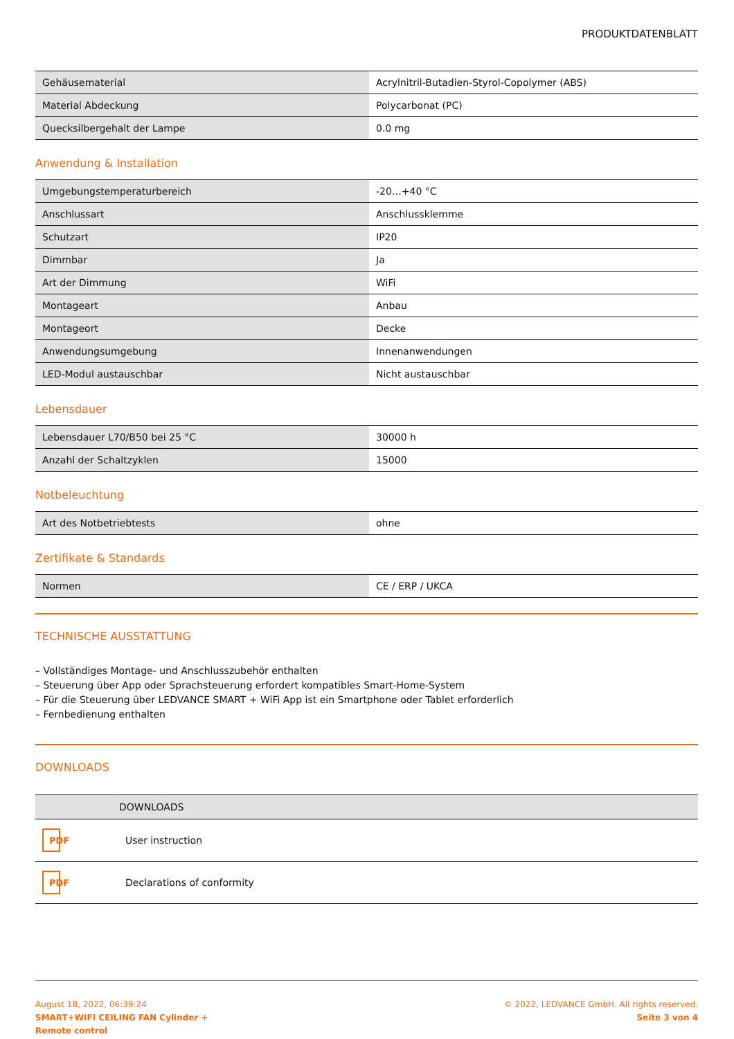PRODUKTDATENBLATT
| Gehäusematerial | Acrylnitril-Butadien-Styrol-Copolymer (ABS) |
| Material Abdeckung | Polycarbonat (PC) |
| Quecksilbergehalt der Lampe | 0.0 mg |
Anwendung & Installation
| Umgebungstemperaturbereich | -20…+40 °C |
| Anschlussart | Anschlussklemme |
| Schutzart | IP20 |
| Dimmbar | Ja |
| Art der Dimmung | WiFi |
| Montageart | Anbau |
| Montageort | Decke |
| Anwendungsumgebung | Innenanwendungen |
| LED-Modul austauschbar | Nicht austauschbar |
Lebensdauer
| Lebensdauer L70/B50 bei 25 °C | 30000 h |
| Anzahl der Schaltzyklen | 15000 |
Notbeleuchtung
| Art des Notbetriebtests | ohne |
Zertifikate & Standards
| Normen | CE / ERP / UKCA |
TECHNISCHE AUSSTATTUNG
– Vollständiges Montage- und Anschlusszubehör enthalten
– Steuerung über App oder Sprachsteuerung erfordert kompatibles Smart-Home-System
– Für die Steuerung über LEDVANCE SMART + WiFi App ist ein Smartphone oder Tablet erforderlich
– Fernbedienung enthalten
DOWNLOADS
| | DOWNLOADS |
| --- | --- |
| PDF | User instruction |
| PDF | Declarations of conformity |
August 18, 2022, 06:39:24
SMART+WIFI CEILING FAN Cylinder +
Remote control
© 2022, LEDVANCE GmbH. All rights reserved.
Seite 3 von 4